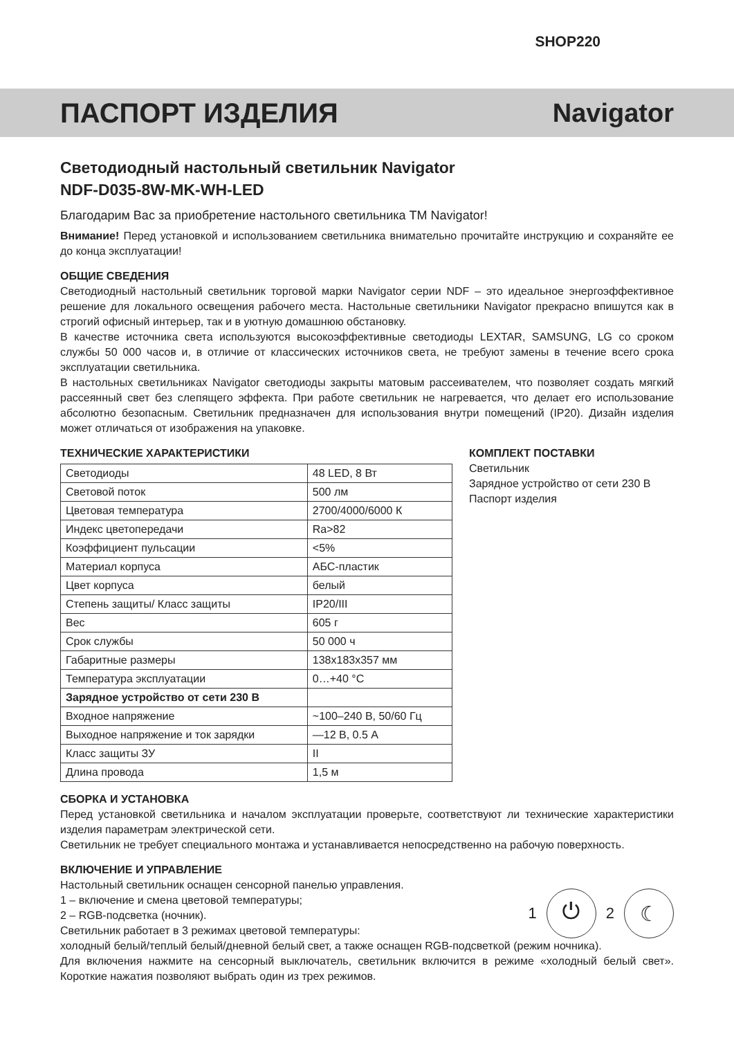SHOP220
ПАСПОРТ ИЗДЕЛИЯ Navigator
Светодиодный настольный светильник Navigator
NDF-D035-8W-MK-WH-LED
Благодарим Вас за приобретение настольного светильника ТМ Navigator!
Внимание! Перед установкой и использованием светильника внимательно прочитайте инструкцию и сохраняйте ее до конца эксплуатации!
ОБЩИЕ СВЕДЕНИЯ
Светодиодный настольный светильник торговой марки Navigator серии NDF – это идеальное энергоэффективное решение для локального освещения рабочего места. Настольные светильники Navigator прекрасно впишутся как в строгий офисный интерьер, так и в уютную домашнюю обстановку.
В качестве источника света используются высокоэффективные светодиоды LEXTAR, SAMSUNG, LG со сроком службы 50 000 часов и, в отличие от классических источников света, не требуют замены в течение всего срока эксплуатации светильника.
В настольных светильниках Navigator светодиоды закрыты матовым рассеивателем, что позволяет создать мягкий рассеянный свет без слепящего эффекта. При работе светильник не нагревается, что делает его использование абсолютно безопасным. Светильник предназначен для использования внутри помещений (IP20). Дизайн изделия может отличаться от изображения на упаковке.
ТЕХНИЧЕСКИЕ ХАРАКТЕРИСТИКИ
| Светодиоды | 48 LED, 8 Вт |
| Световой поток | 500 лм |
| Цветовая температура | 2700/4000/6000 К |
| Индекс цветопередачи | Ra>82 |
| Коэффициент пульсации | <5% |
| Материал корпуса | АБС-пластик |
| Цвет корпуса | белый |
| Степень защиты/ Класс защиты | IP20/III |
| Вес | 605 г |
| Срок службы | 50 000 ч |
| Габаритные размеры | 138x183x357 мм |
| Температура эксплуатации | 0…+40 °С |
| Зарядное устройство от сети 230 В | |
| Входное напряжение | ~100–240 В, 50/60 Гц |
| Выходное напряжение и ток зарядки | —12 В, 0.5 А |
| Класс защиты ЗУ | II |
| Длина провода | 1,5 м |
КОМПЛЕКТ ПОСТАВКИ
Светильник
Зарядное устройство от сети 230 В
Паспорт изделия
СБОРКА И УСТАНОВКА
Перед установкой светильника и началом эксплуатации проверьте, соответствуют ли технические характеристики изделия параметрам электрической сети.
Светильник не требует специального монтажа и устанавливается непосредственно на рабочую поверхность.
ВКЛЮЧЕНИЕ И УПРАВЛЕНИЕ
Настольный светильник оснащен сенсорной панелью управления.
1 – включение и смена цветовой температуры;
2 – RGB-подсветка (ночник).
Светильник работает в 3 режимах цветовой температуры:
1
⏻
2
☾
холодный белый/теплый белый/дневной белый свет, а также оснащен RGB-подсветкой (режим ночника).
Для включения нажмите на сенсорный выключатель, светильник включится в режиме «холодный белый свет». Короткие нажатия позволяют выбрать один из трех режимов.